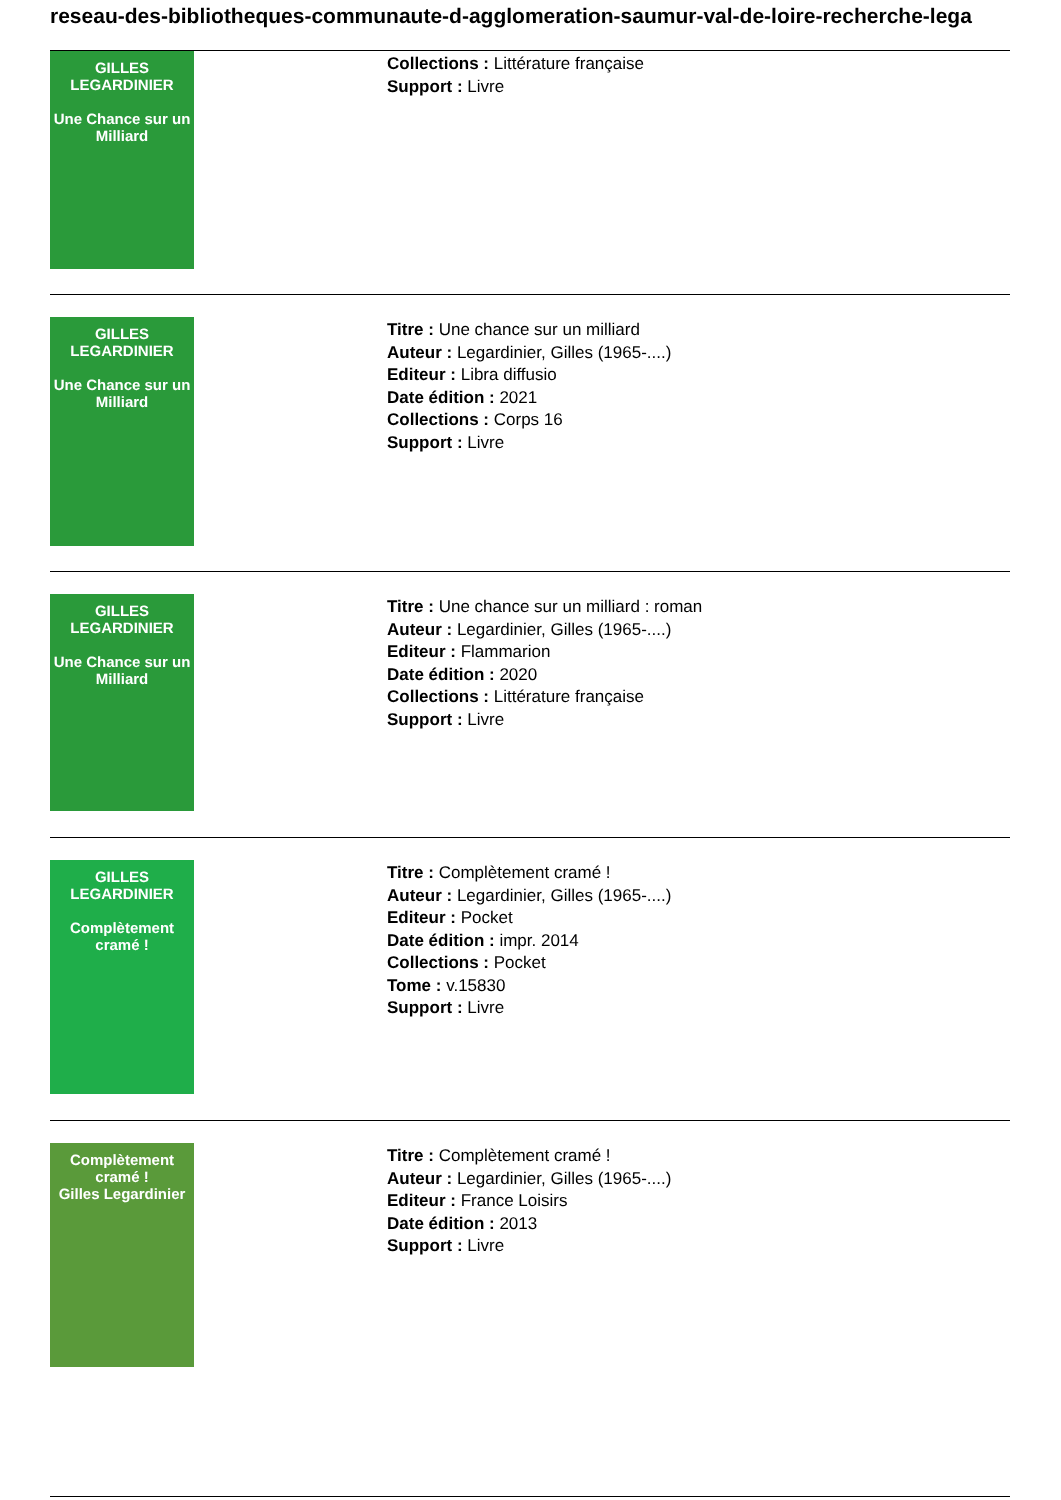reseau-des-bibliotheques-communaute-d-agglomeration-saumur-val-de-loire-recherche-lega
GILLES LEGARDINIER
Une Chance sur un Milliard
Collections : Littérature française
Support : Livre
GILLES LEGARDINIER
Une Chance sur un Milliard
Titre : Une chance sur un milliard
Auteur : Legardinier, Gilles (1965-....)
Editeur : Libra diffusio
Date édition : 2021
Collections : Corps 16
Support : Livre
GILLES LEGARDINIER
Une Chance sur un Milliard
Titre : Une chance sur un milliard : roman
Auteur : Legardinier, Gilles (1965-....)
Editeur : Flammarion
Date édition : 2020
Collections : Littérature française
Support : Livre
GILLES LEGARDINIER
Complètement cramé !
Titre : Complètement cramé !
Auteur : Legardinier, Gilles (1965-....)
Editeur : Pocket
Date édition : impr. 2014
Collections : Pocket
Tome : v.15830
Support : Livre
Complètement cramé !
Gilles Legardinier
Titre : Complètement cramé !
Auteur : Legardinier, Gilles (1965-....)
Editeur : France Loisirs
Date édition : 2013
Support : Livre